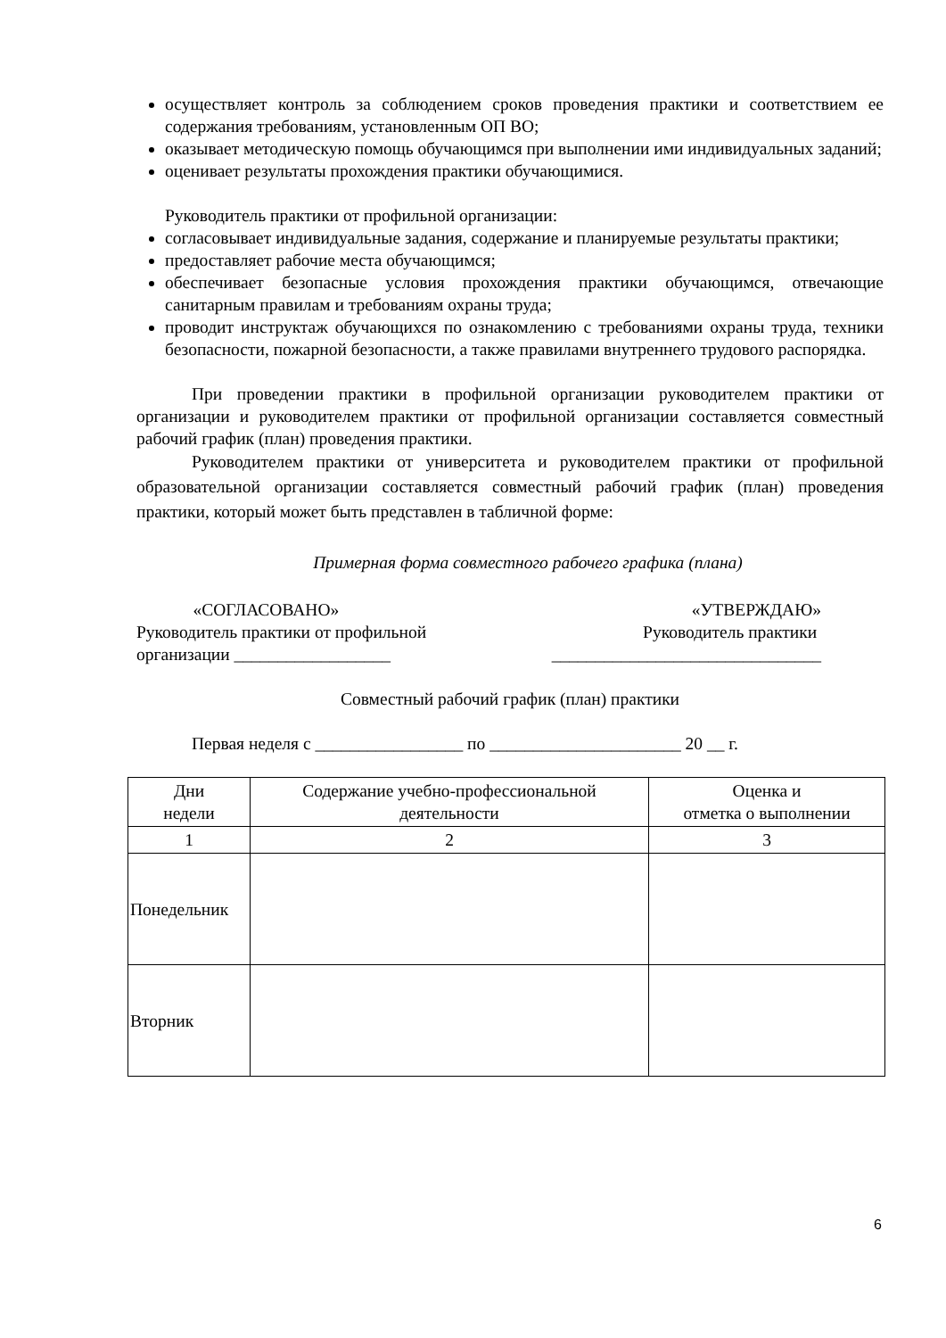осуществляет контроль за соблюдением сроков проведения практики и соответствием ее содержания требованиям, установленным ОП ВО;
оказывает методическую помощь обучающимся при выполнении ими индивидуальных заданий;
оценивает результаты прохождения практики обучающимися.
Руководитель практики от профильной организации:
согласовывает индивидуальные задания, содержание и планируемые результаты практики;
предоставляет рабочие места обучающимся;
обеспечивает безопасные условия прохождения практики обучающимся, отвечающие санитарным правилам и требованиям охраны труда;
проводит инструктаж обучающихся по ознакомлению с требованиями охраны труда, техники безопасности, пожарной безопасности, а также правилами внутреннего трудового распорядка.
При проведении практики в профильной организации руководителем практики от организации и руководителем практики от профильной организации составляется совместный рабочий график (план) проведения практики.
Руководителем практики от университета и руководителем практики от профильной образовательной организации составляется совместный рабочий график (план) проведения практики, который может быть представлен в табличной форме:
Примерная форма совместного рабочего графика (плана)
«СОГЛАСОВАНО»
Руководитель практики от профильной
организации __________________
«УТВЕРЖДАЮ»
Руководитель практики
_______________________________
Совместный рабочий график (план) практики
Первая неделя с _________________ по ______________________ 20 __ г.
| Дни недели | Содержание учебно-профессиональной деятельности | Оценка и отметка о выполнении |
| 1 | 2 | 3 |
| Понедельник | | |
| Вторник | | |
6